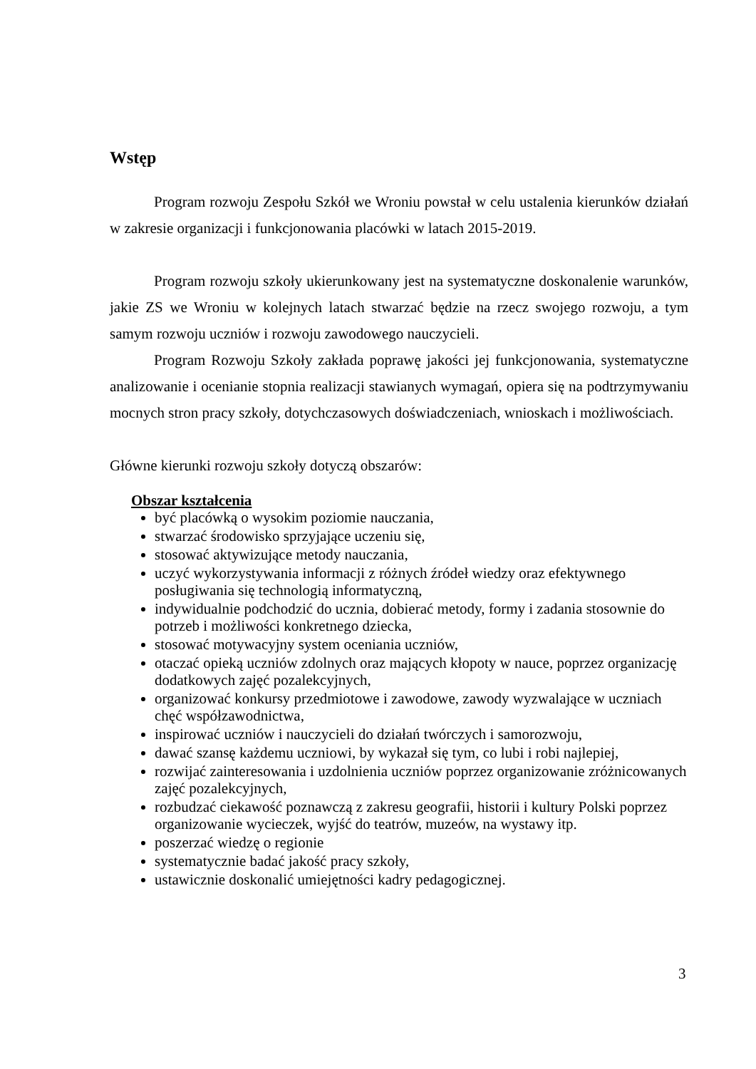Wstęp
Program rozwoju Zespołu Szkół we Wroniu powstał w celu ustalenia kierunków działań w zakresie organizacji i funkcjonowania placówki w latach 2015-2019.
Program rozwoju szkoły ukierunkowany jest na systematyczne doskonalenie warunków, jakie ZS we Wroniu w kolejnych latach stwarzać będzie na rzecz swojego rozwoju, a tym samym rozwoju uczniów i rozwoju zawodowego nauczycieli.
Program Rozwoju Szkoły zakłada poprawę jakości jej funkcjonowania, systematyczne analizowanie i ocenianie stopnia realizacji stawianych wymagań, opiera się na podtrzymywaniu mocnych stron pracy szkoły, dotychczasowych doświadczeniach, wnioskach i możliwościach.
Główne kierunki rozwoju szkoły dotyczą obszarów:
Obszar kształcenia
być placówką o wysokim poziomie nauczania,
stwarzać środowisko sprzyjające uczeniu się,
stosować aktywizujące metody nauczania,
uczyć wykorzystywania informacji z różnych źródeł wiedzy oraz efektywnego posługiwania się technologią informatyczną,
indywidualnie podchodzić do ucznia, dobierać metody, formy i zadania stosownie do potrzeb i możliwości konkretnego dziecka,
stosować motywacyjny system oceniania uczniów,
otaczać opieką uczniów zdolnych oraz mających kłopoty w nauce, poprzez organizację dodatkowych zajęć pozalekcyjnych,
organizować konkursy przedmiotowe i zawodowe, zawody wyzwalające w uczniach chęć współzawodnictwa,
inspirować uczniów i nauczycieli do działań twórczych i samorozwoju,
dawać szansę każdemu uczniowi, by wykazał się tym, co lubi i robi najlepiej,
rozwijać zainteresowania i uzdolnienia uczniów poprzez organizowanie zróżnicowanych zajęć pozalekcyjnych,
rozbudzać ciekawość poznawczą z zakresu geografii, historii i kultury Polski poprzez organizowanie wycieczek, wyjść do teatrów, muzeów, na wystawy itp.
poszerzać wiedzę o regionie
systematycznie badać jakość pracy szkoły,
ustawicznie doskonalić umiejętności kadry pedagogicznej.
3